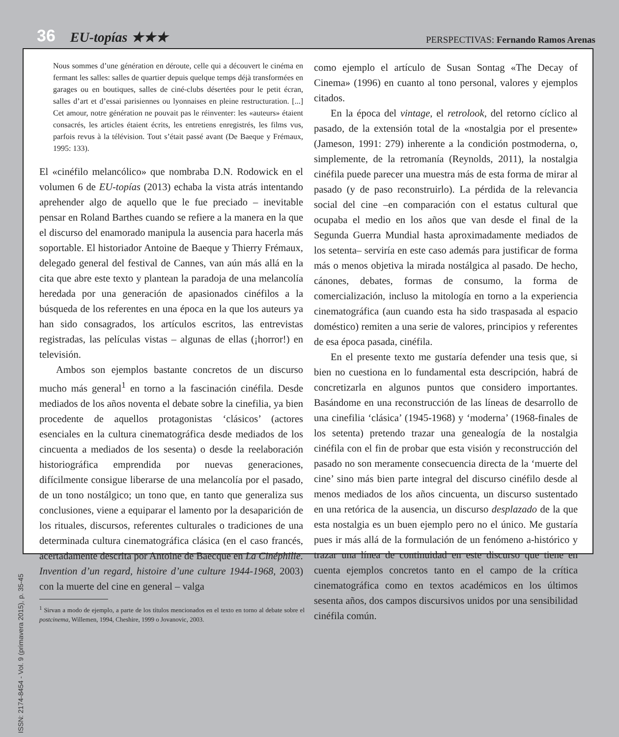36 EU-topías ★★★ PERSPECTIVAS: Fernando Ramos Arenas
ISSN: 2174-8454 - Vol. 9 (primavera 2015), p. 35-45
Nous sommes d’une génération en déroute, celle qui a découvert le cinéma en fermant les salles: salles de quartier depuis quelque temps déjà transformées en garages ou en boutiques, salles de ciné-clubs désertées pour le petit écran, salles d’art et d’essai parisiennes ou lyonnaises en pleine restructuration. [...] Cet amour, notre génération ne pouvait pas le réinventer: les «auteurs» étaient consacrés, les articles étaient écrits, les entretiens enregistrés, les films vus, parfois revus à la télévision. Tout s’était passé avant (De Baeque y Frémaux, 1995: 133).
El «cinéfilo melancólico» que nombraba D.N. Rodowick en el volumen 6 de EU-topías (2013) echaba la vista atrás intentando aprehender algo de aquello que le fue preciado – inevitable pensar en Roland Barthes cuando se refiere a la manera en la que el discurso del enamorado manipula la ausencia para hacerla más soportable. El historiador Antoine de Baeque y Thierry Frémaux, delegado general del festival de Cannes, van aún más allá en la cita que abre este texto y plantean la paradoja de una melancolía heredada por una generación de apasionados cinéfilos a la búsqueda de los referentes en una época en la que los auteurs ya han sido consagrados, los artículos escritos, las entrevistas registradas, las películas vistas – algunas de ellas (¡horror!) en televisión.
Ambos son ejemplos bastante concretos de un discurso mucho más general<sup>1</sup> en torno a la fascinación cinéfila. Desde mediados de los años noventa el debate sobre la cinefilia, ya bien procedente de aquellos protagonistas ‘clásicos’ (actores esenciales en la cultura cinematográfica desde mediados de los cincuenta a mediados de los sesenta) o desde la reelaboración historiográfica emprendida por nuevas generaciones, difícilmente consigue liberarse de una melancolía por el pasado, de un tono nostálgico; un tono que, en tanto que generaliza sus conclusiones, viene a equiparar el lamento por la desaparición de los rituales, discursos, referentes culturales o tradiciones de una determinada cultura cinematográfica clásica (en el caso francés, acertadamente descrita por Antoine de Baecque en La Cinéphilie. Invention d’un regard, histoire d’une culture 1944-1968, 2003) con la muerte del cine en general – valga
<sup>1</sup> Sirvan a modo de ejemplo, a parte de los títulos mencionados en el texto en torno al debate sobre el postcinema, Willemen, 1994, Cheshire, 1999 o Jovanovic, 2003.
como ejemplo el artículo de Susan Sontag «The Decay of Cinema» (1996) en cuanto al tono personal, valores y ejemplos citados.
En la época del vintage, el retrolook, del retorno cíclico al pasado, de la extensión total de la «nostalgia por el presente» (Jameson, 1991: 279) inherente a la condición postmoderna, o, simplemente, de la retromanía (Reynolds, 2011), la nostalgia cinéfila puede parecer una muestra más de esta forma de mirar al pasado (y de paso reconstruirlo). La pérdida de la relevancia social del cine –en comparación con el estatus cultural que ocupaba el medio en los años que van desde el final de la Segunda Guerra Mundial hasta aproximadamente mediados de los setenta– serviría en este caso además para justificar de forma más o menos objetiva la mirada nostálgica al pasado. De hecho, cánones, debates, formas de consumo, la forma de comercialización, incluso la mitología en torno a la experiencia cinematográfica (aun cuando esta ha sido traspasada al espacio doméstico) remiten a una serie de valores, principios y referentes de esa época pasada, cinéfila.
En el presente texto me gustaría defender una tesis que, si bien no cuestiona en lo fundamental esta descripción, habrá de concretizarla en algunos puntos que considero importantes. Basándome en una reconstrucción de las líneas de desarrollo de una cinefilia ‘clásica’ (1945-1968) y ‘moderna’ (1968-finales de los setenta) pretendo trazar una genealogía de la nostalgia cinéfila con el fin de probar que esta visión y reconstrucción del pasado no son meramente consecuencia directa de la ‘muerte del cine’ sino más bien parte integral del discurso cinéfilo desde al menos mediados de los años cincuenta, un discurso sustentado en una retórica de la ausencia, un discurso desplazado de la que esta nostalgia es un buen ejemplo pero no el único. Me gustaría pues ir más allá de la formulación de un fenómeno a-histórico y trazar una línea de continuidad en este discurso que tiene en cuenta ejemplos concretos tanto en el campo de la crítica cinematográfica como en textos académicos en los últimos sesenta años, dos campos discursivos unidos por una sensibilidad cinéfila común.